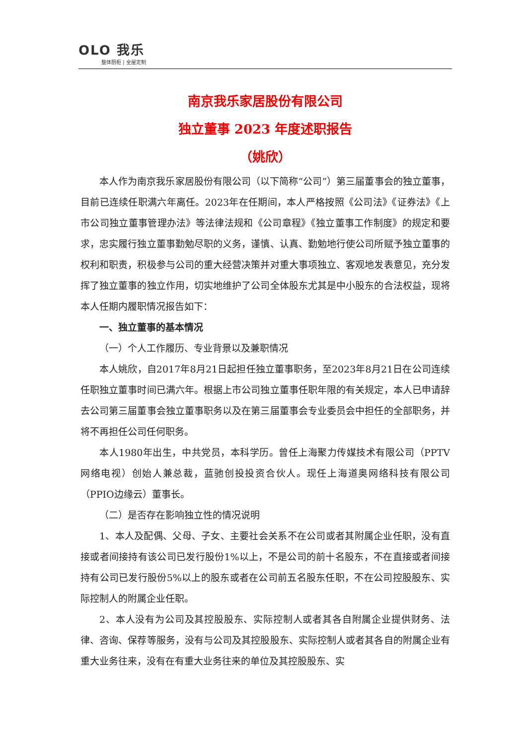OLO 我乐
整体厨柜 | 全屋定制
南京我乐家居股份有限公司
独立董事 2023 年度述职报告
（姚欣）
本人作为南京我乐家居股份有限公司（以下简称“公司”）第三届董事会的独立董事，目前已连续任职满六年离任。2023年在任期间，本人严格按照《公司法》《证券法》《上市公司独立董事管理办法》等法律法规和《公司章程》《独立董事工作制度》的规定和要求，忠实履行独立董事勤勉尽职的义务，谨慎、认真、勤勉地行使公司所赋予独立董事的权利和职责，积极参与公司的重大经营决策并对重大事项独立、客观地发表意见，充分发挥了独立董事的独立作用，切实地维护了公司全体股东尤其是中小股东的合法权益，现将本人任期内履职情况报告如下：
一、独立董事的基本情况
（一）个人工作履历、专业背景以及兼职情况
本人姚欣，自2017年8月21日起担任独立董事职务，至2023年8月21日在公司连续任职独立董事时间已满六年。根据上市公司独立董事任职年限的有关规定，本人已申请辞去公司第三届董事会独立董事职务以及在第三届董事会专业委员会中担任的全部职务，并将不再担任公司任何职务。
本人1980年出生，中共党员，本科学历。曾任上海聚力传媒技术有限公司（PPTV网络电视）创始人兼总裁，蓝驰创投投资合伙人。现任上海道奥网络科技有限公司（PPIO边缘云）董事长。
（二）是否存在影响独立性的情况说明
1、本人及配偶、父母、子女、主要社会关系不在公司或者其附属企业任职，没有直接或者间接持有该公司已发行股份1%以上，不是公司的前十名股东，不在直接或者间接持有公司已发行股份5%以上的股东或者在公司前五名股东任职，不在公司控股股东、实际控制人的附属企业任职。
2、本人没有为公司及其控股股东、实际控制人或者其各自附属企业提供财务、法律、咨询、保荐等服务，没有与公司及其控股股东、实际控制人或者其各自的附属企业有重大业务往来，没有在有重大业务往来的单位及其控股股东、实